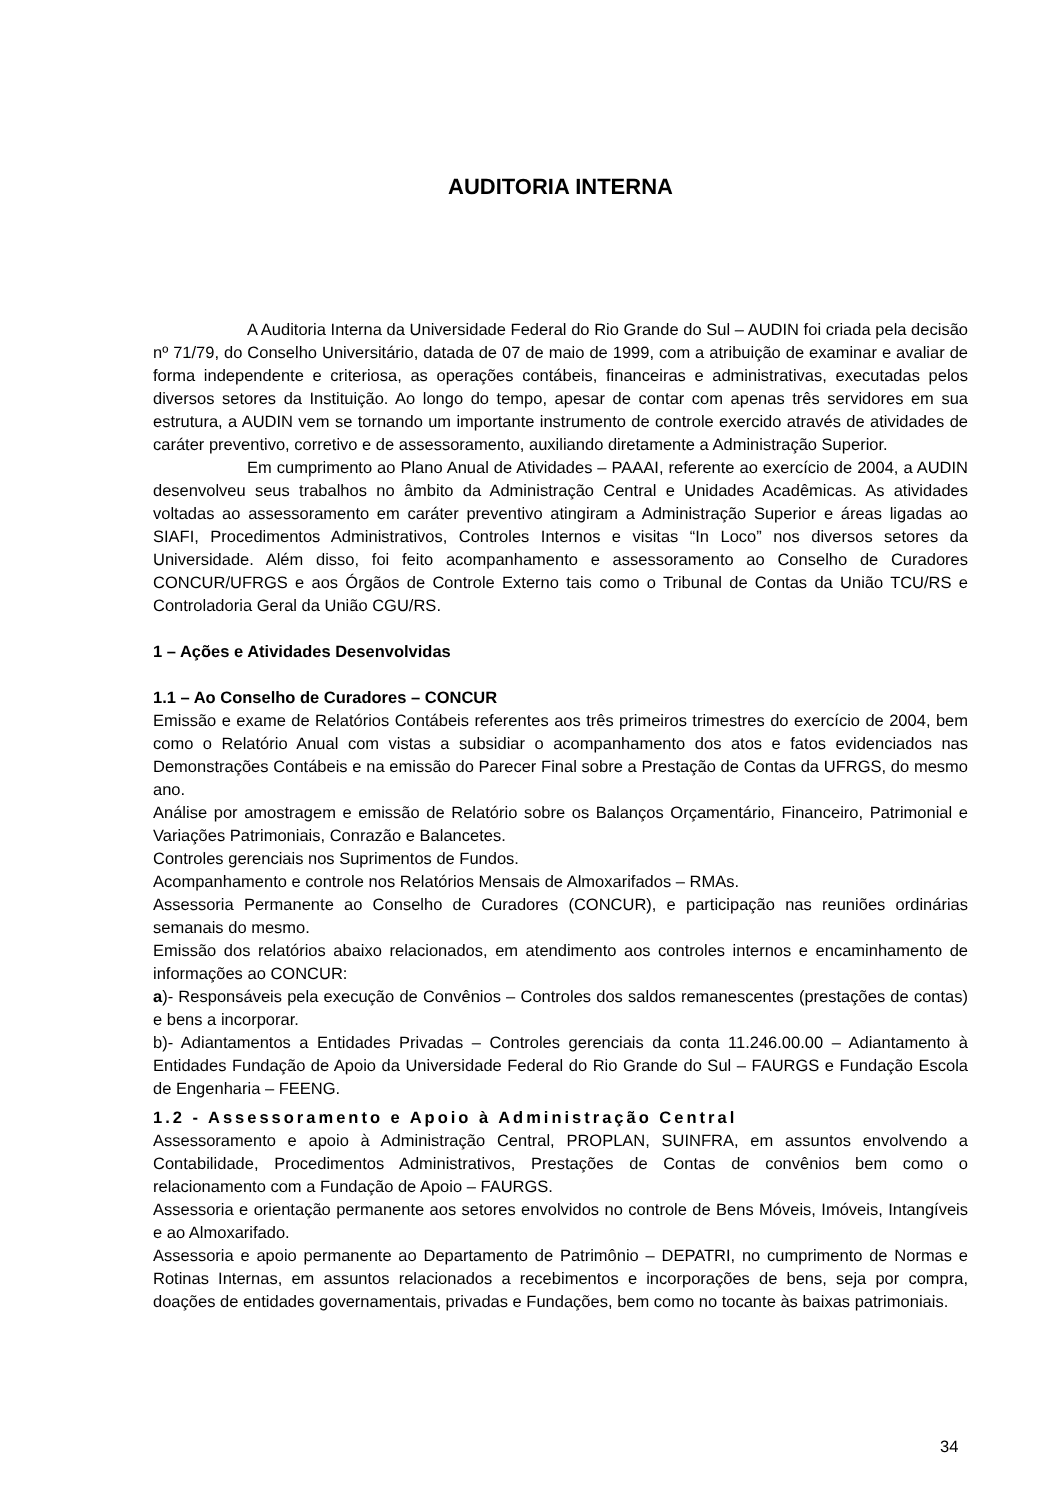AUDITORIA INTERNA
A Auditoria Interna da Universidade Federal do Rio Grande do Sul – AUDIN foi criada pela decisão nº 71/79, do Conselho Universitário, datada de 07 de maio de 1999, com a atribuição de examinar e avaliar de forma independente e criteriosa, as operações contábeis, financeiras e administrativas, executadas pelos diversos setores da Instituição. Ao longo do tempo, apesar de contar com apenas três servidores em sua estrutura, a AUDIN vem se tornando um importante instrumento de controle exercido através de atividades de caráter preventivo, corretivo e de assessoramento, auxiliando diretamente a Administração Superior.
Em cumprimento ao Plano Anual de Atividades – PAAAI, referente ao exercício de 2004, a AUDIN desenvolveu seus trabalhos no âmbito da Administração Central e Unidades Acadêmicas. As atividades voltadas ao assessoramento em caráter preventivo atingiram a Administração Superior e áreas ligadas ao SIAFI, Procedimentos Administrativos, Controles Internos e visitas “In Loco” nos diversos setores da Universidade. Além disso, foi feito acompanhamento e assessoramento ao Conselho de Curadores CONCUR/UFRGS e aos Órgãos de Controle Externo tais como o Tribunal de Contas da União TCU/RS e Controladoria Geral da União CGU/RS.
1 – Ações e Atividades Desenvolvidas
1.1 – Ao Conselho de Curadores – CONCUR
Emissão e exame de Relatórios Contábeis referentes aos três primeiros trimestres do exercício de 2004, bem como o Relatório Anual com vistas a subsidiar o acompanhamento dos atos e fatos evidenciados nas Demonstrações Contábeis e na emissão do Parecer Final sobre a Prestação de Contas da UFRGS, do mesmo ano.
Análise por amostragem e emissão de Relatório sobre os Balanços Orçamentário, Financeiro, Patrimonial e Variações Patrimoniais, Conrazão e Balancetes.
Controles gerenciais nos Suprimentos de Fundos.
Acompanhamento e controle nos Relatórios Mensais de Almoxarifados – RMAs.
Assessoria Permanente ao Conselho de Curadores (CONCUR), e participação nas reuniões ordinárias semanais do mesmo.
Emissão dos relatórios abaixo relacionados, em atendimento aos controles internos e encaminhamento de informações ao CONCUR:
a)- Responsáveis pela execução de Convênios – Controles dos saldos remanescentes (prestações de contas) e bens a incorporar.
b)- Adiantamentos a Entidades Privadas – Controles gerenciais da conta 11.246.00.00 – Adiantamento à Entidades Fundação de Apoio da Universidade Federal do Rio Grande do Sul – FAURGS e Fundação Escola de Engenharia – FEENG.
1.2 - Assessoramento e Apoio à Administração Central
Assessoramento e apoio à Administração Central, PROPLAN, SUINFRA, em assuntos envolvendo a Contabilidade, Procedimentos Administrativos, Prestações de Contas de convênios bem como o relacionamento com a Fundação de Apoio – FAURGS.
Assessoria e orientação permanente aos setores envolvidos no controle de Bens Móveis, Imóveis, Intangíveis e ao Almoxarifado.
Assessoria e apoio permanente ao Departamento de Patrimônio – DEPATRI, no cumprimento de Normas e Rotinas Internas, em assuntos relacionados a recebimentos e incorporações de bens, seja por compra, doações de entidades governamentais, privadas e Fundações, bem como no tocante às baixas patrimoniais.
34